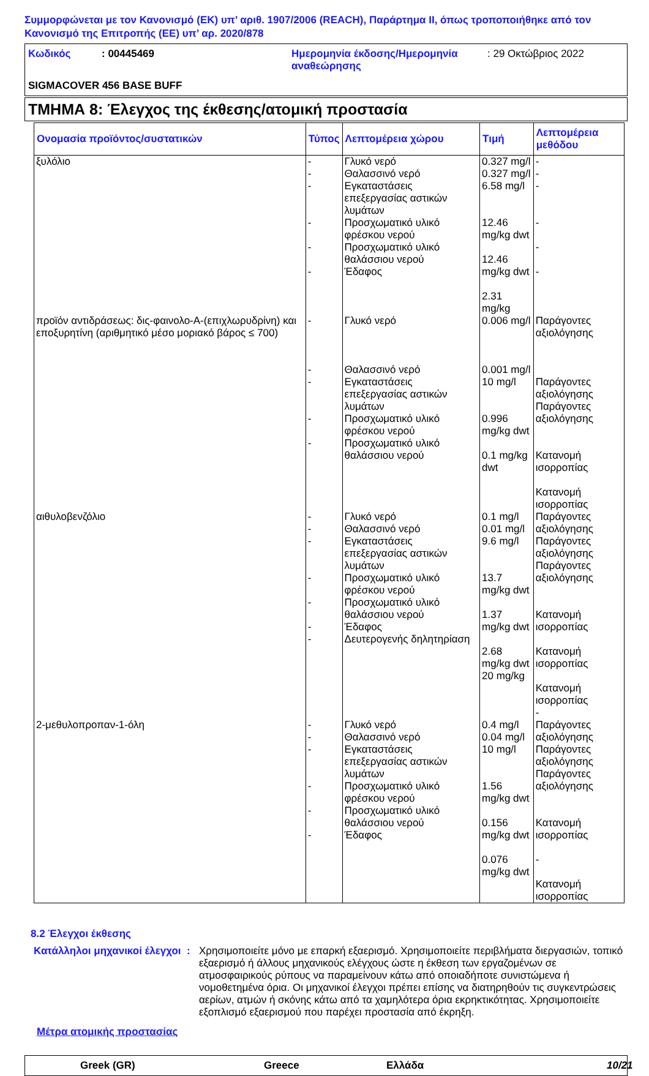Συμμορφώνεται με τον Κανονισμό (ΕΚ) υπ’ αριθ. 1907/2006 (REACH), Παράρτημα II, όπως τροποποιήθηκε από τον Κανονισμό της Επιτροπής (ΕΕ) υπ’ αρ. 2020/878
Κωδικός: 00445469 Ημερομηνία έκδοσης/Ημερομηνία αναθεώρησης: 29 Οκτώβριος 2022 SIGMACOVER 456 BASE BUFF
ΤΜΗΜΑ 8: Έλεγχος της έκθεσης/ατομική προστασία
| Ονομασία προϊόντος/συστατικών | Τύπος | Λεπτομέρεια χώρου | Τιμή | Λεπτομέρεια μεθόδου |
| --- | --- | --- | --- | --- |
| ξυλόλιο | - - - - - - | Γλυκό νερό Θαλασσινό νερό Εγκαταστάσεις επεξεργασίας αστικών λυμάτων Προσχωματικό υλικό φρέσκου νερού Προσχωματικό υλικό θαλάσσιου νερού Έδαφος | 0.327 mg/l 0.327 mg/l 6.58 mg/l 12.46 mg/kg dwt 12.46 mg/kg dwt 2.31 mg/kg | - - - - - - |
| προϊόν αντιδράσεως: δις-φαινολο-Α-(επιχλωρυδρίνη) και εποξυρητίνη (αριθμητικό μέσο μοριακό βάρος ≤ 700) | - - - - - | Γλυκό νερό Θαλασσινό νερό Εγκαταστάσεις επεξεργασίας αστικών λυμάτων Προσχωματικό υλικό φρέσκου νερού Προσχωματικό υλικό θαλάσσιου νερού | 0.006 mg/l 0.001 mg/l 10 mg/l 0.996 mg/kg dwt 0.1 mg/kg dwt | Παράγοντες αξιολόγησης Παράγοντες αξιολόγησης Παράγοντες αξιολόγησης Κατανομή ισορροπίας Κατανομή ισορροπίας |
| αιθυλοβενζόλιο | - - - - - - - | Γλυκό νερό Θαλασσινό νερό Εγκαταστάσεις επεξεργασίας αστικών λυμάτων Προσχωματικό υλικό φρέσκου νερού Προσχωματικό υλικό θαλάσσιου νερού Έδαφος Δευτερογενής δηλητηρίαση | 0.1 mg/l 0.01 mg/l 9.6 mg/l 13.7 mg/kg dwt 1.37 mg/kg dwt 2.68 mg/kg dwt 20 mg/kg | Παράγοντες αξιολόγησης Παράγοντες αξιολόγησης Παράγοντες αξιολόγησης Κατανομή ισορροπίας Κατανομή ισορροπίας Κατανομή ισορροπίας - |
| 2-μεθυλοπροπαν-1-όλη | - - - - - - | Γλυκό νερό Θαλασσινό νερό Εγκαταστάσεις επεξεργασίας αστικών λυμάτων Προσχωματικό υλικό φρέσκου νερού Προσχωματικό υλικό θαλάσσιου νερού Έδαφος | 0.4 mg/l 0.04 mg/l 10 mg/l 1.56 mg/kg dwt 0.156 mg/kg dwt 0.076 mg/kg dwt | Παράγοντες αξιολόγησης Παράγοντες αξιολόγησης Παράγοντες αξιολόγησης Κατανομή ισορροπίας - Κατανομή ισορροπίας |
8.2 Έλεγχοι έκθεσης
Κατάλληλοι μηχανικοί έλεγχοι: Χρησιμοποιείτε μόνο με επαρκή εξαερισμό. Χρησιμοποιείτε περιβλήματα διεργασιών, τοπικό εξαερισμό ή άλλους μηχανικούς ελέγχους ώστε η έκθεση των εργαζομένων σε ατμοσφαιρικούς ρύπους να παραμείνουν κάτω από οποιαδήποτε συνιστώμενα ή νομοθετημένα όρια. Οι μηχανικοί έλεγχοι πρέπει επίσης να διατηρηθούν τις συγκεντρώσεις αερίων, ατμών ή σκόνης κάτω από τα χαμηλότερα όρια εκρηκτικότητας. Χρησιμοποιείτε εξοπλισμό εξαερισμού που παρέχει προστασία από έκρηξη.
Μέτρα ατομικής προστασίας
Greek (GR) Greece Ελλάδα 10/21